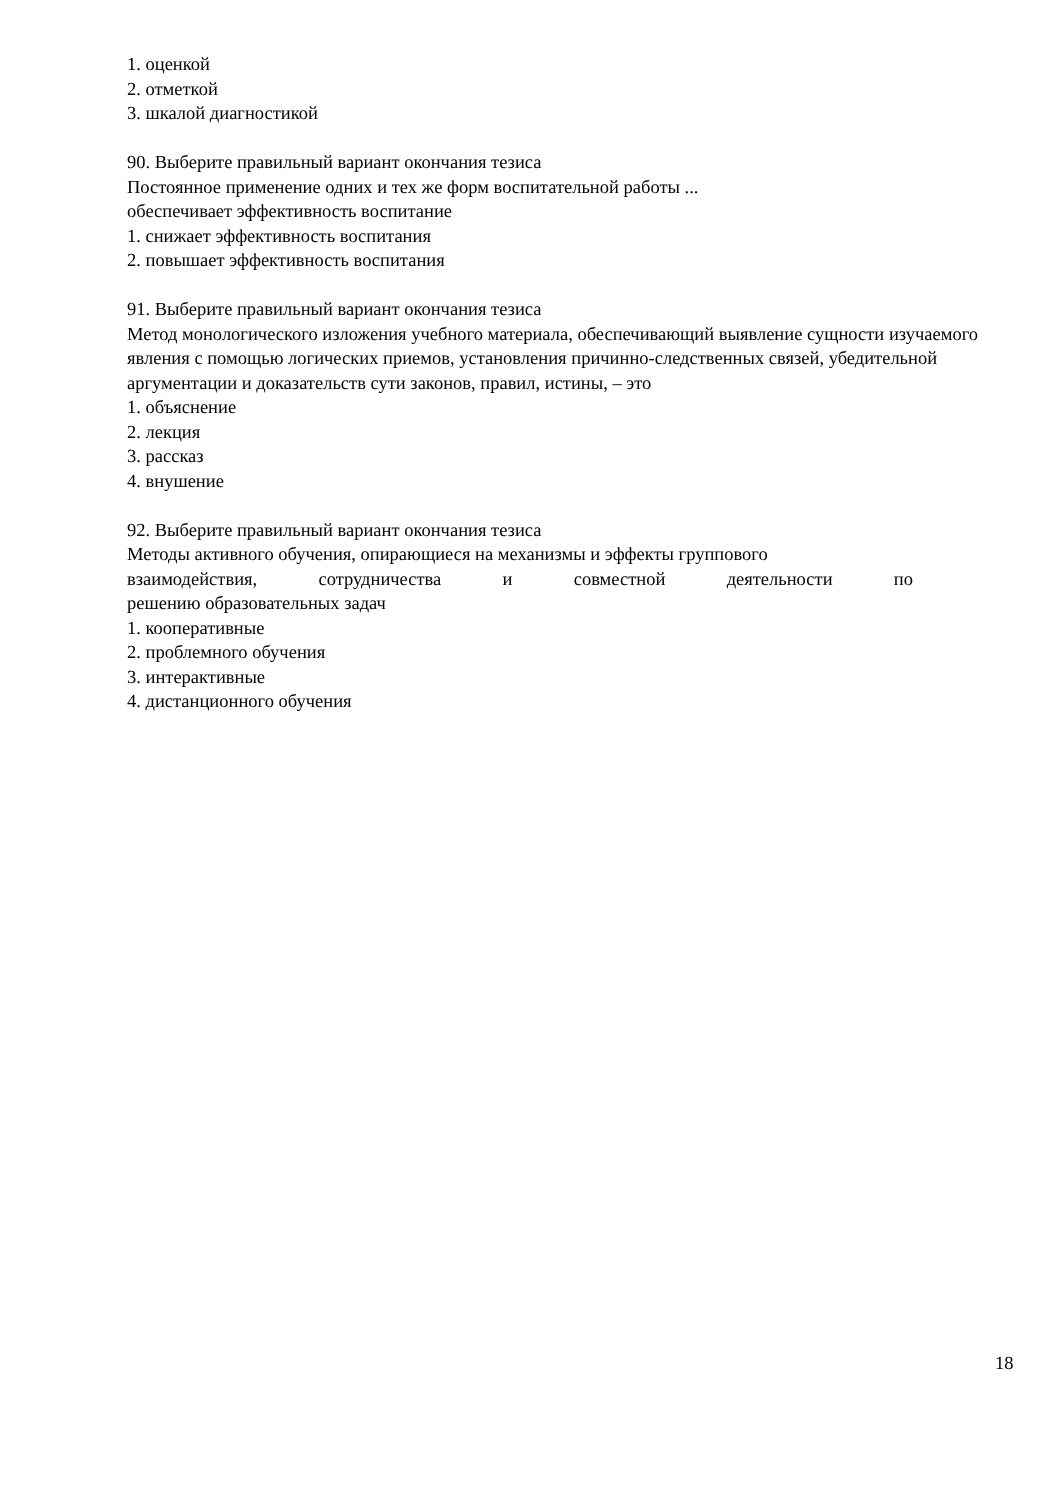1. оценкой
2. отметкой
3. шкалой диагностикой
90. Выберите правильный вариант окончания тезиса
Постоянное применение одних и тех же форм воспитательной работы ...
обеспечивает эффективность воспитание
1. снижает эффективность воспитания
2. повышает эффективность воспитания
91. Выберите правильный вариант окончания тезиса
Метод монологического изложения учебного материала, обеспечивающий выявление сущности изучаемого явления с помощью логических приемов, установления причинно-следственных связей, убедительной аргументации и доказательств сути законов, правил, истины, – это
1. объяснение
2. лекция
3. рассказ
4. внушение
92. Выберите правильный вариант окончания тезиса
Методы активного обучения, опирающиеся на механизмы и эффекты группового
взаимодействия, сотрудничества и совместной деятельности по
решению образовательных задач
1. кооперативные
2. проблемного обучения
3. интерактивные
4. дистанционного обучения
18